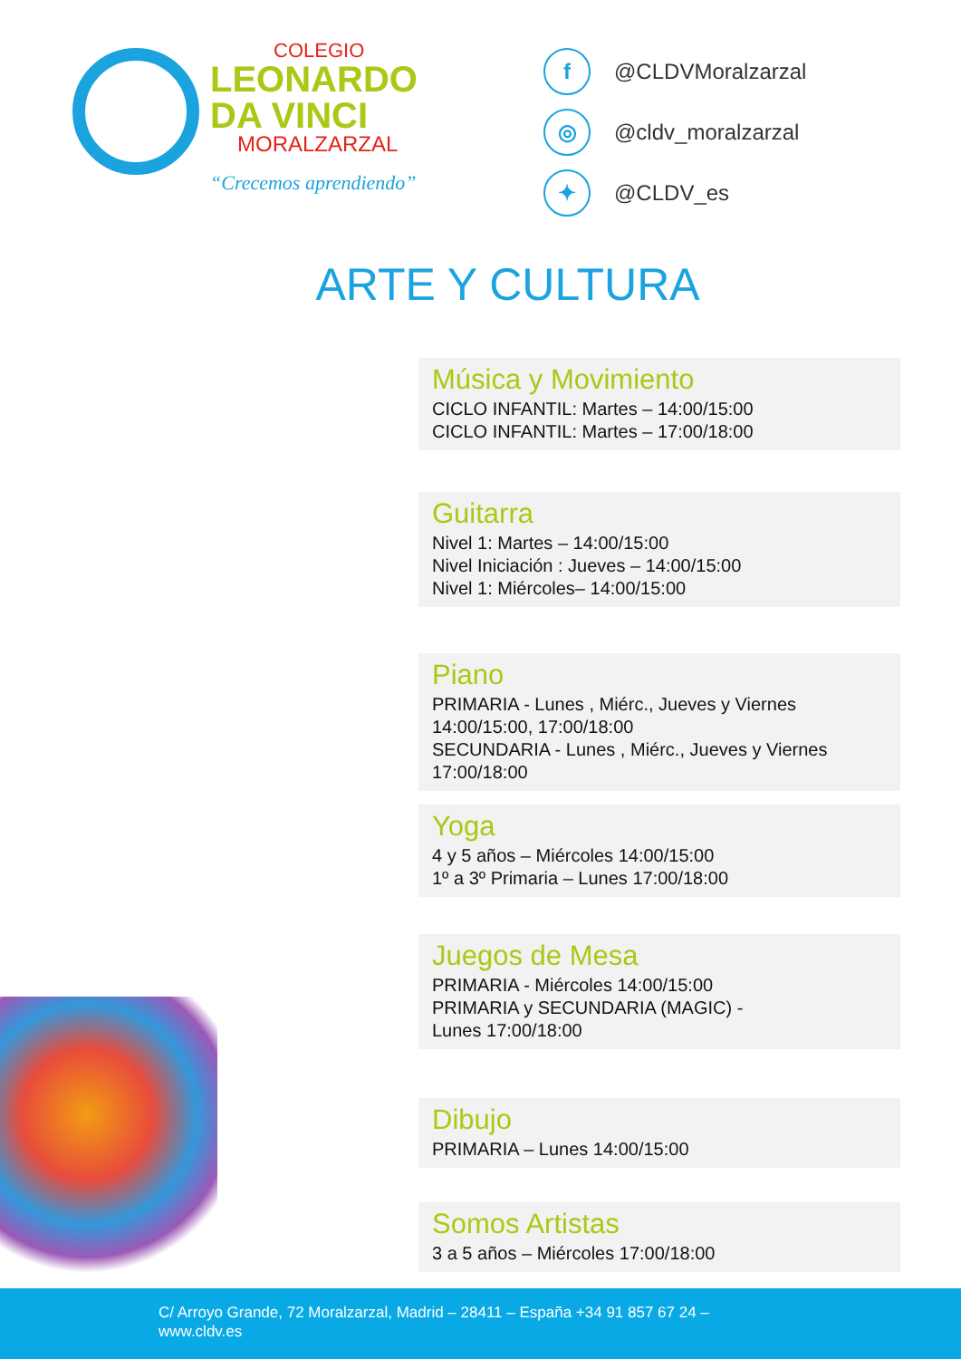COLEGIO
LEONARDO
DA VINCI
MORALZARZAL
“Crecemos aprendiendo”
f @CLDVMoralzarzal
◎ @cldv_moralzarzal
✦ @CLDV_es
ARTE Y CULTURA
Música y Movimiento
CICLO INFANTIL: Martes – 14:00/15:00
CICLO INFANTIL: Martes – 17:00/18:00
Guitarra
Nivel 1: Martes – 14:00/15:00
Nivel Iniciación : Jueves – 14:00/15:00
Nivel 1: Miércoles– 14:00/15:00
Piano
PRIMARIA - Lunes , Miérc., Jueves y Viernes
14:00/15:00, 17:00/18:00
SECUNDARIA - Lunes , Miérc., Jueves y Viernes
17:00/18:00
Yoga
4 y 5 años – Miércoles 14:00/15:00
1º a 3º Primaria – Lunes 17:00/18:00
Juegos de Mesa
PRIMARIA - Miércoles 14:00/15:00
PRIMARIA y SECUNDARIA (MAGIC) -
Lunes 17:00/18:00
Dibujo
PRIMARIA – Lunes 14:00/15:00
Somos Artistas
3 a 5 años – Miércoles 17:00/18:00
C/ Arroyo Grande, 72 Moralzarzal, Madrid – 28411 – España +34 91 857 67 24 –
www.cldv.es